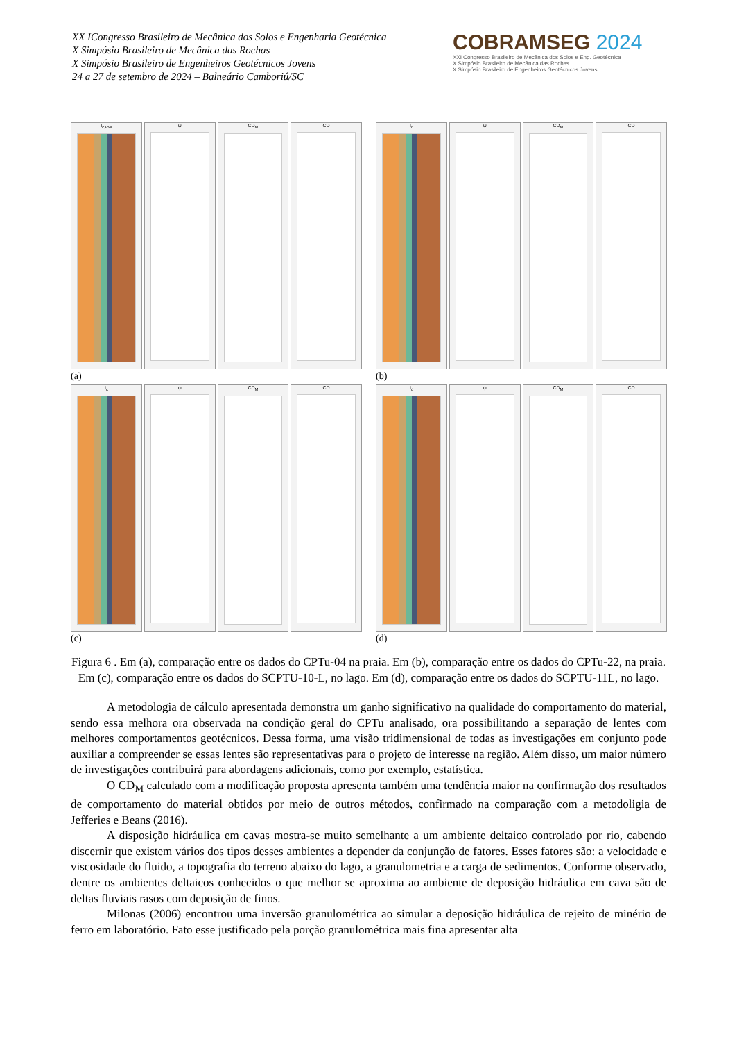XX ICongresso Brasileiro de Mecânica dos Solos e Engenharia Geotécnica
X Simpósio Brasileiro de Mecânica das Rochas
X Simpósio Brasileiro de Engenheiros Geotécnicos Jovens
24 a 27 de setembro de 2024 – Balneário Camboriú/SC
COBRAMSEG 2024
XXI Congresso Brasileiro de Mecânica dos Solos e Eng. Geotécnica
X Simpósio Brasileiro de Mecânica das Rochas
X Simpósio Brasileiro de Engenheiros Geotécnicos Jovens
I<sub>c,RW</sub> ψ CD<sub>M</sub> CD
(a)
I<sub>c</sub> ψ CD<sub>M</sub> CD
(b)
I<sub>c</sub> ψ CD<sub>M</sub> CD
(c)
I<sub>c</sub> ψ CD<sub>M</sub> CD
(d)
Figura 6 . Em (a), comparação entre os dados do CPTu-04 na praia. Em (b), comparação entre os dados do CPTu-22, na praia. Em (c), comparação entre os dados do SCPTU-10-L, no lago. Em (d), comparação entre os dados do SCPTU-11L, no lago.
A metodologia de cálculo apresentada demonstra um ganho significativo na qualidade do comportamento do material, sendo essa melhora ora observada na condição geral do CPTu analisado, ora possibilitando a separação de lentes com melhores comportamentos geotécnicos. Dessa forma, uma visão tridimensional de todas as investigações em conjunto pode auxiliar a compreender se essas lentes são representativas para o projeto de interesse na região. Além disso, um maior número de investigações contribuirá para abordagens adicionais, como por exemplo, estatística.
O CD<sub>M</sub> calculado com a modificação proposta apresenta também uma tendência maior na confirmação dos resultados de comportamento do material obtidos por meio de outros métodos, confirmado na comparação com a metodoligia de Jefferies e Beans (2016).
A disposição hidráulica em cavas mostra-se muito semelhante a um ambiente deltaico controlado por rio, cabendo discernir que existem vários dos tipos desses ambientes a depender da conjunção de fatores. Esses fatores são: a velocidade e viscosidade do fluido, a topografia do terreno abaixo do lago, a granulometria e a carga de sedimentos. Conforme observado, dentre os ambientes deltaicos conhecidos o que melhor se aproxima ao ambiente de deposição hidráulica em cava são de deltas fluviais rasos com deposição de finos.
Milonas (2006) encontrou uma inversão granulométrica ao simular a deposição hidráulica de rejeito de minério de ferro em laboratório. Fato esse justificado pela porção granulométrica mais fina apresentar alta